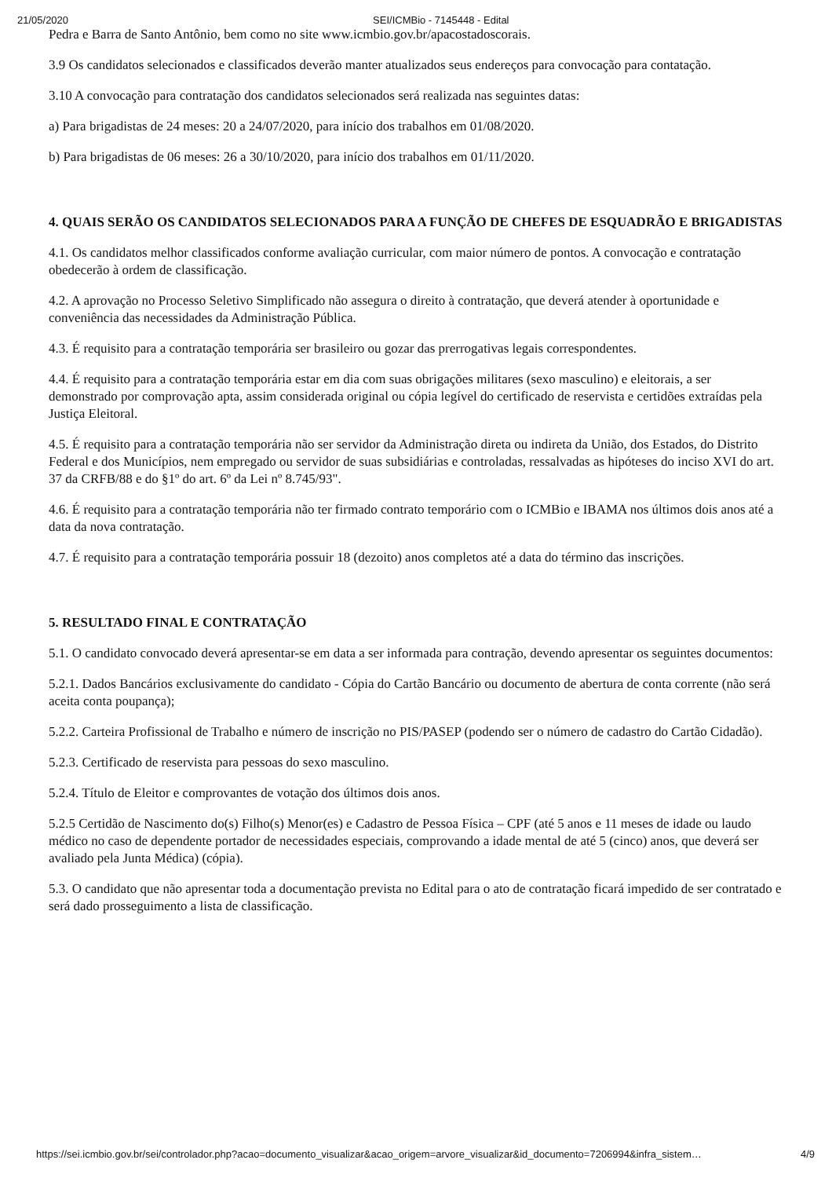21/05/2020 SEI/ICMBio - 7145448 - Edital
Pedra e Barra de Santo Antônio, bem como no site www.icmbio.gov.br/apacostadoscorais.
3.9 Os candidatos selecionados e classificados deverão manter atualizados seus endereços para convocação para contatação.
3.10 A convocação para contratação dos candidatos selecionados será realizada nas seguintes datas:
a) Para brigadistas de 24 meses: 20 a 24/07/2020, para início dos trabalhos em 01/08/2020.
b) Para brigadistas de 06 meses: 26 a 30/10/2020, para início dos trabalhos em 01/11/2020.
4. QUAIS SERÃO OS CANDIDATOS SELECIONADOS PARA A FUNÇÃO DE CHEFES DE ESQUADRÃO E BRIGADISTAS
4.1. Os candidatos melhor classificados conforme avaliação curricular, com maior número de pontos. A convocação e contratação obedecerão à ordem de classificação.
4.2. A aprovação no Processo Seletivo Simplificado não assegura o direito à contratação, que deverá atender à oportunidade e conveniência das necessidades da Administração Pública.
4.3. É requisito para a contratação temporária ser brasileiro ou gozar das prerrogativas legais correspondentes.
4.4. É requisito para a contratação temporária estar em dia com suas obrigações militares (sexo masculino) e eleitorais, a ser demonstrado por comprovação apta, assim considerada original ou cópia legível do certificado de reservista e certidões extraídas pela Justiça Eleitoral.
4.5. É requisito para a contratação temporária não ser servidor da Administração direta ou indireta da União, dos Estados, do Distrito Federal e dos Municípios, nem empregado ou servidor de suas subsidiárias e controladas, ressalvadas as hipóteses do inciso XVI do art. 37 da CRFB/88 e do §1º do art. 6º da Lei nº 8.745/93".
4.6. É requisito para a contratação temporária não ter firmado contrato temporário com o ICMBio e IBAMA nos últimos dois anos até a data da nova contratação.
4.7. É requisito para a contratação temporária possuir 18 (dezoito) anos completos até a data do término das inscrições.
5. RESULTADO FINAL E CONTRATAÇÃO
5.1. O candidato convocado deverá apresentar-se em data a ser informada para contração, devendo apresentar os seguintes documentos:
5.2.1. Dados Bancários exclusivamente do candidato - Cópia do Cartão Bancário ou documento de abertura de conta corrente (não será aceita conta poupança);
5.2.2. Carteira Profissional de Trabalho e número de inscrição no PIS/PASEP (podendo ser o número de cadastro do Cartão Cidadão).
5.2.3. Certificado de reservista para pessoas do sexo masculino.
5.2.4. Título de Eleitor e comprovantes de votação dos últimos dois anos.
5.2.5 Certidão de Nascimento do(s) Filho(s) Menor(es) e Cadastro de Pessoa Física – CPF (até 5 anos e 11 meses de idade ou laudo médico no caso de dependente portador de necessidades especiais, comprovando a idade mental de até 5 (cinco) anos, que deverá ser avaliado pela Junta Médica) (cópia).
5.3. O candidato que não apresentar toda a documentação prevista no Edital para o ato de contratação ficará impedido de ser contratado e será dado prosseguimento a lista de classificação.
https://sei.icmbio.gov.br/sei/controlador.php?acao=documento_visualizar&acao_origem=arvore_visualizar&id_documento=7206994&infra_sistem… 4/9